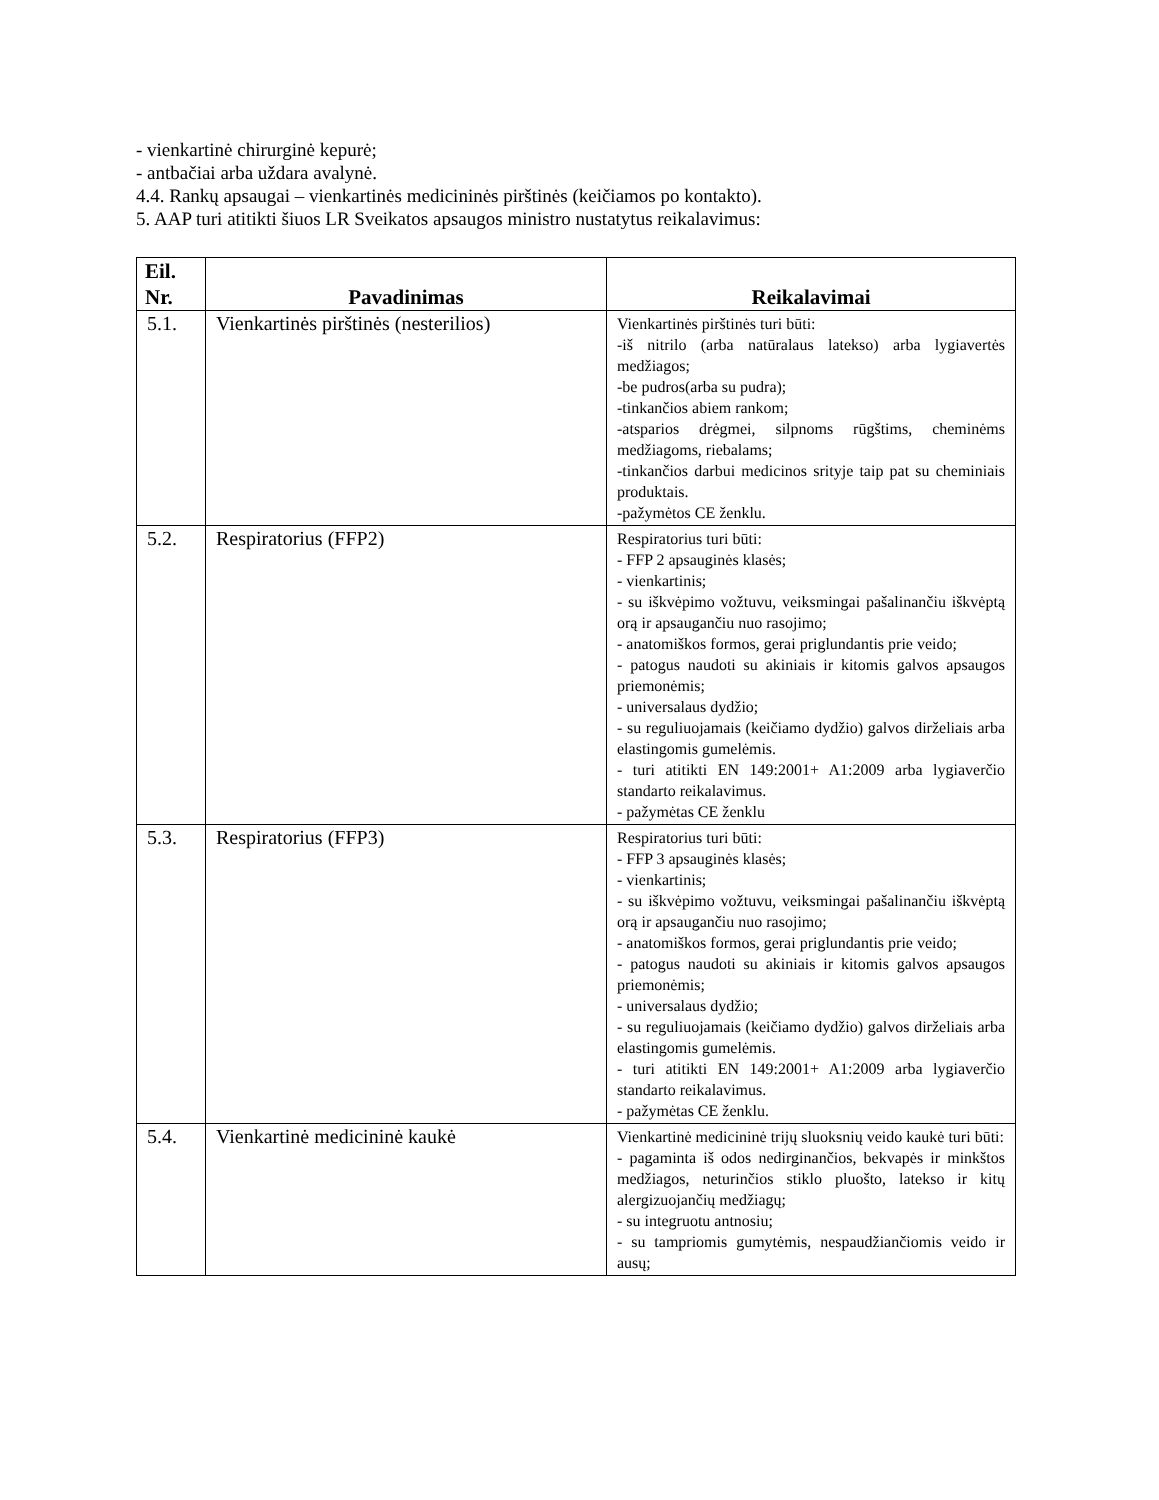- vienkartinė chirurginė kepurė;
- antbačiai arba uždara avalynė.
4.4. Rankų apsaugai – vienkartinės medicininės pirštinės (keičiamos po kontakto).
5. AAP turi atitikti šiuos LR Sveikatos apsaugos ministro nustatytus reikalavimus:
| Eil. Nr. | Pavadinimas | Reikalavimai |
| --- | --- | --- |
| 5.1. | Vienkartinės pirštinės (nesterilios) | Vienkartinės pirštinės turi būti: -iš nitrilo (arba natūralaus latekso) arba lygiavertės medžiagos; -be pudros(arba su pudra); -tinkančios abiem rankom; -atsparios drėgmei, silpnoms rūgštims, cheminėms medžiagoms, riebalams; -tinkančios darbui medicinos srityje taip pat su cheminiais produktais. -pažymėtos CE ženklu. |
| 5.2. | Respiratorius (FFP2) | Respiratorius turi būti: - FFP 2 apsauginės klasės; - vienkartinis; - su iškvėpimo vožtuvu, veiksmingai pašalinančiu iškvėptą orą ir apsaugančiu nuo rasojimo; - anatomiškos formos, gerai priglundantis prie veido; - patogus naudoti su akiniais ir kitomis galvos apsaugos priemonėmis; - universalaus dydžio; - su reguliuojamais (keičiamo dydžio) galvos dirželiais arba elastingomis gumelėmis. - turi atitikti EN 149:2001+ A1:2009 arba lygiaverčio standarto reikalavimus. - pažymėtas CE ženklu |
| 5.3. | Respiratorius (FFP3) | Respiratorius turi būti: - FFP 3 apsauginės klasės; - vienkartinis; - su iškvėpimo vožtuvu, veiksmingai pašalinančiu iškvėptą orą ir apsaugančiu nuo rasojimo; - anatomiškos formos, gerai priglundantis prie veido; - patogus naudoti su akiniais ir kitomis galvos apsaugos priemonėmis; - universalaus dydžio; - su reguliuojamais (keičiamo dydžio) galvos dirželiais arba elastingomis gumelėmis. - turi atitikti EN 149:2001+ A1:2009 arba lygiaverčio standarto reikalavimus. - pažymėtas CE ženklu. |
| 5.4. | Vienkartinė medicininė kaukė | Vienkartinė medicininė trijų sluoksnių veido kaukė turi būti: - pagaminta iš odos nedirginančios, bekvapės ir minkštos medžiagos, neturinčios stiklo pluošto, latekso ir kitų alergizuojančių medžiagų; - su integruotu antnosiu; - su tampriomis gumytėmis, nespaudžiančiomis veido ir ausų; |